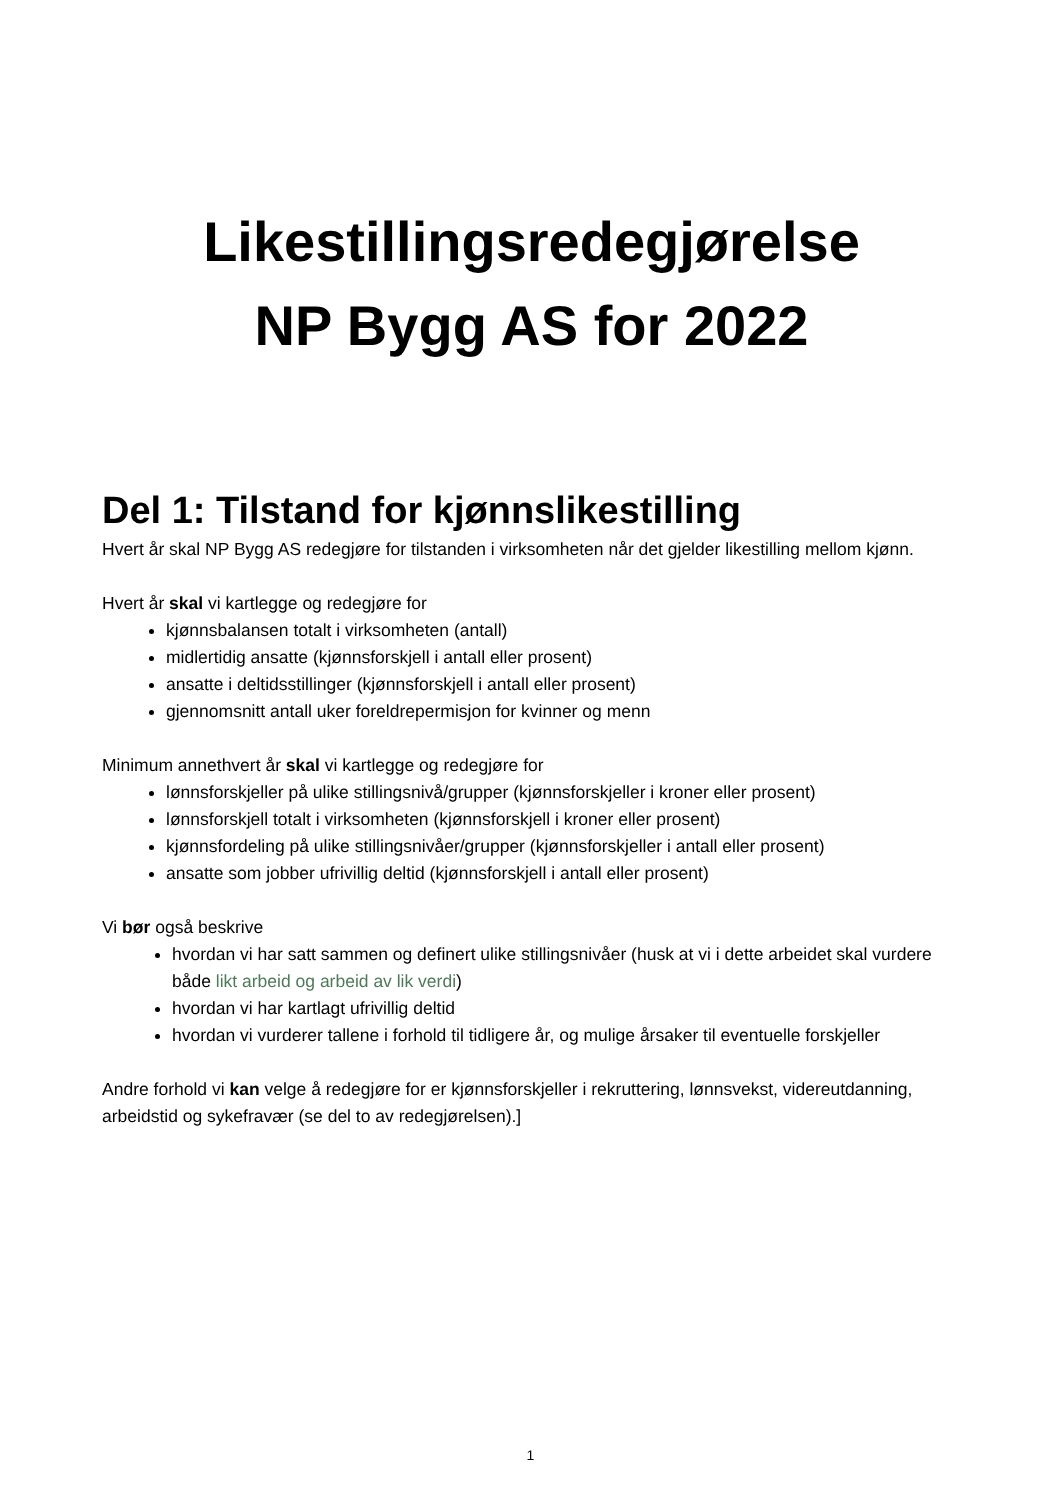Likestillingsredegjørelse
NP Bygg AS for 2022
Del 1: Tilstand for kjønnslikestilling
Hvert år skal NP Bygg AS redegjøre for tilstanden i virksomheten når det gjelder likestilling mellom kjønn.
Hvert år skal vi kartlegge og redegjøre for
kjønnsbalansen totalt i virksomheten (antall)
midlertidig ansatte (kjønnsforskjell i antall eller prosent)
ansatte i deltidsstillinger (kjønnsforskjell i antall eller prosent)
gjennomsnitt antall uker foreldrepermisjon for kvinner og menn
Minimum annethvert år skal vi kartlegge og redegjøre for
lønnsforskjeller på ulike stillingsnivå/grupper (kjønnsforskjeller i kroner eller prosent)
lønnsforskjell totalt i virksomheten (kjønnsforskjell i kroner eller prosent)
kjønnsfordeling på ulike stillingsnivåer/grupper (kjønnsforskjeller i antall eller prosent)
ansatte som jobber ufrivillig deltid (kjønnsforskjell i antall eller prosent)
Vi bør også beskrive
hvordan vi har satt sammen og definert ulike stillingsnivåer (husk at vi i dette arbeidet skal vurdere både likt arbeid og arbeid av lik verdi)
hvordan vi har kartlagt ufrivillig deltid
hvordan vi vurderer tallene i forhold til tidligere år, og mulige årsaker til eventuelle forskjeller
Andre forhold vi kan velge å redegjøre for er kjønnsforskjeller i rekruttering, lønnsvekst, videreutdanning, arbeidstid og sykefravær (se del to av redegjørelsen).]
1